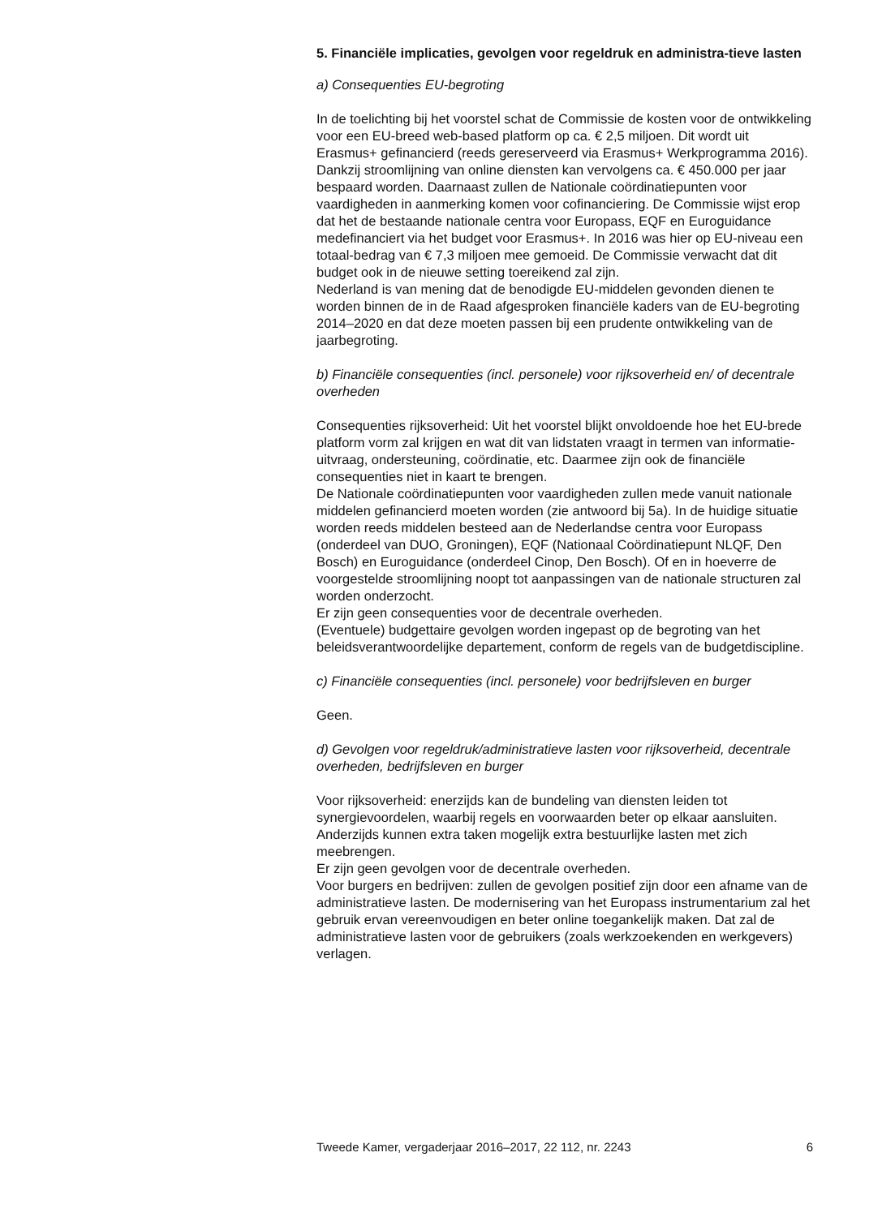5. Financiële implicaties, gevolgen voor regeldruk en administra-tieve lasten
a) Consequenties EU-begroting
In de toelichting bij het voorstel schat de Commissie de kosten voor de ontwikkeling voor een EU-breed web-based platform op ca. € 2,5 miljoen. Dit wordt uit Erasmus+ gefinancierd (reeds gereserveerd via Erasmus+ Werkprogramma 2016). Dankzij stroomlijning van online diensten kan vervolgens ca. € 450.000 per jaar bespaard worden. Daarnaast zullen de Nationale coördinatiepunten voor vaardigheden in aanmerking komen voor cofinanciering. De Commissie wijst erop dat het de bestaande nationale centra voor Europass, EQF en Euroguidance medefinanciert via het budget voor Erasmus+. In 2016 was hier op EU-niveau een totaal-bedrag van € 7,3 miljoen mee gemoeid. De Commissie verwacht dat dit budget ook in de nieuwe setting toereikend zal zijn.
Nederland is van mening dat de benodigde EU-middelen gevonden dienen te worden binnen de in de Raad afgesproken financiële kaders van de EU-begroting 2014–2020 en dat deze moeten passen bij een prudente ontwikkeling van de jaarbegroting.
b) Financiële consequenties (incl. personele) voor rijksoverheid en/ of decentrale overheden
Consequenties rijksoverheid: Uit het voorstel blijkt onvoldoende hoe het EU-brede platform vorm zal krijgen en wat dit van lidstaten vraagt in termen van informatie-uitvraag, ondersteuning, coördinatie, etc. Daarmee zijn ook de financiële consequenties niet in kaart te brengen.
De Nationale coördinatiepunten voor vaardigheden zullen mede vanuit nationale middelen gefinancierd moeten worden (zie antwoord bij 5a). In de huidige situatie worden reeds middelen besteed aan de Nederlandse centra voor Europass (onderdeel van DUO, Groningen), EQF (Nationaal Coördinatiepunt NLQF, Den Bosch) en Euroguidance (onderdeel Cinop, Den Bosch). Of en in hoeverre de voorgestelde stroomlijning noopt tot aanpassingen van de nationale structuren zal worden onderzocht.
Er zijn geen consequenties voor de decentrale overheden.
(Eventuele) budgettaire gevolgen worden ingepast op de begroting van het beleidsverantwoordelijke departement, conform de regels van de budgetdiscipline.
c) Financiële consequenties (incl. personele) voor bedrijfsleven en burger
Geen.
d) Gevolgen voor regeldruk/administratieve lasten voor rijksoverheid, decentrale overheden, bedrijfsleven en burger
Voor rijksoverheid: enerzijds kan de bundeling van diensten leiden tot synergievoordelen, waarbij regels en voorwaarden beter op elkaar aansluiten. Anderzijds kunnen extra taken mogelijk extra bestuurlijke lasten met zich meebrengen.
Er zijn geen gevolgen voor de decentrale overheden.
Voor burgers en bedrijven: zullen de gevolgen positief zijn door een afname van de administratieve lasten. De modernisering van het Europass instrumentarium zal het gebruik ervan vereenvoudigen en beter online toegankelijk maken. Dat zal de administratieve lasten voor de gebruikers (zoals werkzoekenden en werkgevers) verlagen.
Tweede Kamer, vergaderjaar 2016–2017, 22 112, nr. 2243 6